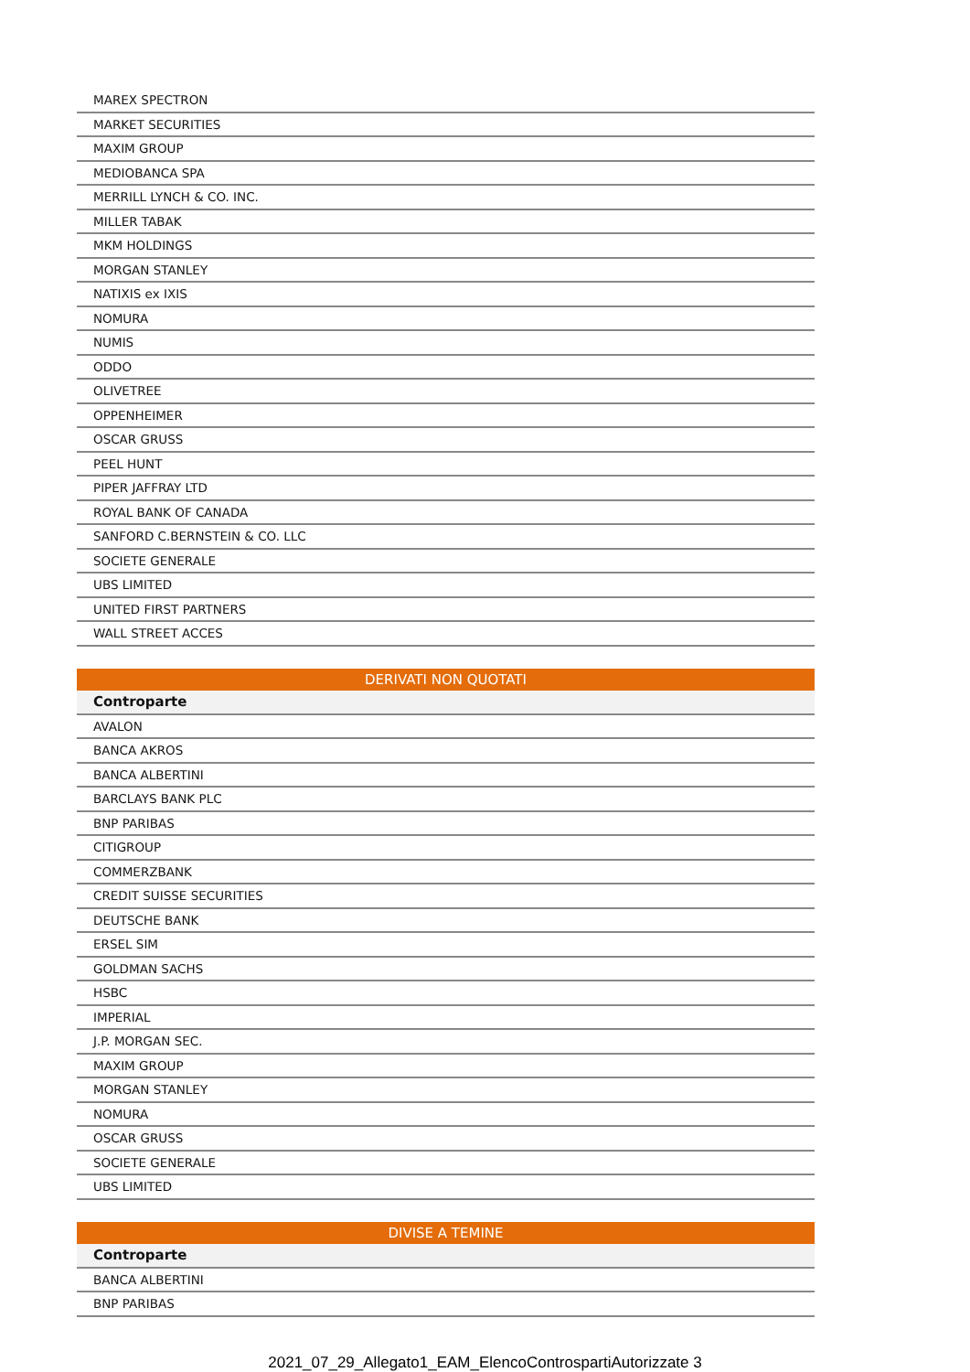| MAREX SPECTRON |
| MARKET SECURITIES |
| MAXIM GROUP |
| MEDIOBANCA SPA |
| MERRILL LYNCH & CO. INC. |
| MILLER TABAK |
| MKM HOLDINGS |
| MORGAN STANLEY |
| NATIXIS ex IXIS |
| NOMURA |
| NUMIS |
| ODDO |
| OLIVETREE |
| OPPENHEIMER |
| OSCAR GRUSS |
| PEEL HUNT |
| PIPER JAFFRAY LTD |
| ROYAL BANK OF CANADA |
| SANFORD C.BERNSTEIN & CO. LLC |
| SOCIETE GENERALE |
| UBS LIMITED |
| UNITED FIRST PARTNERS |
| WALL STREET ACCES |
| DERIVATI NON QUOTATI |
| Controparte |
| AVALON |
| BANCA AKROS |
| BANCA ALBERTINI |
| BARCLAYS BANK PLC |
| BNP PARIBAS |
| CITIGROUP |
| COMMERZBANK |
| CREDIT SUISSE SECURITIES |
| DEUTSCHE BANK |
| ERSEL SIM |
| GOLDMAN SACHS |
| HSBC |
| IMPERIAL |
| J.P. MORGAN SEC. |
| MAXIM GROUP |
| MORGAN STANLEY |
| NOMURA |
| OSCAR GRUSS |
| SOCIETE GENERALE |
| UBS LIMITED |
| DIVISE A TEMINE |
| Controparte |
| BANCA ALBERTINI |
| BNP PARIBAS |
2021_07_29_Allegato1_EAM_ElencoControspartiAutorizzate 3